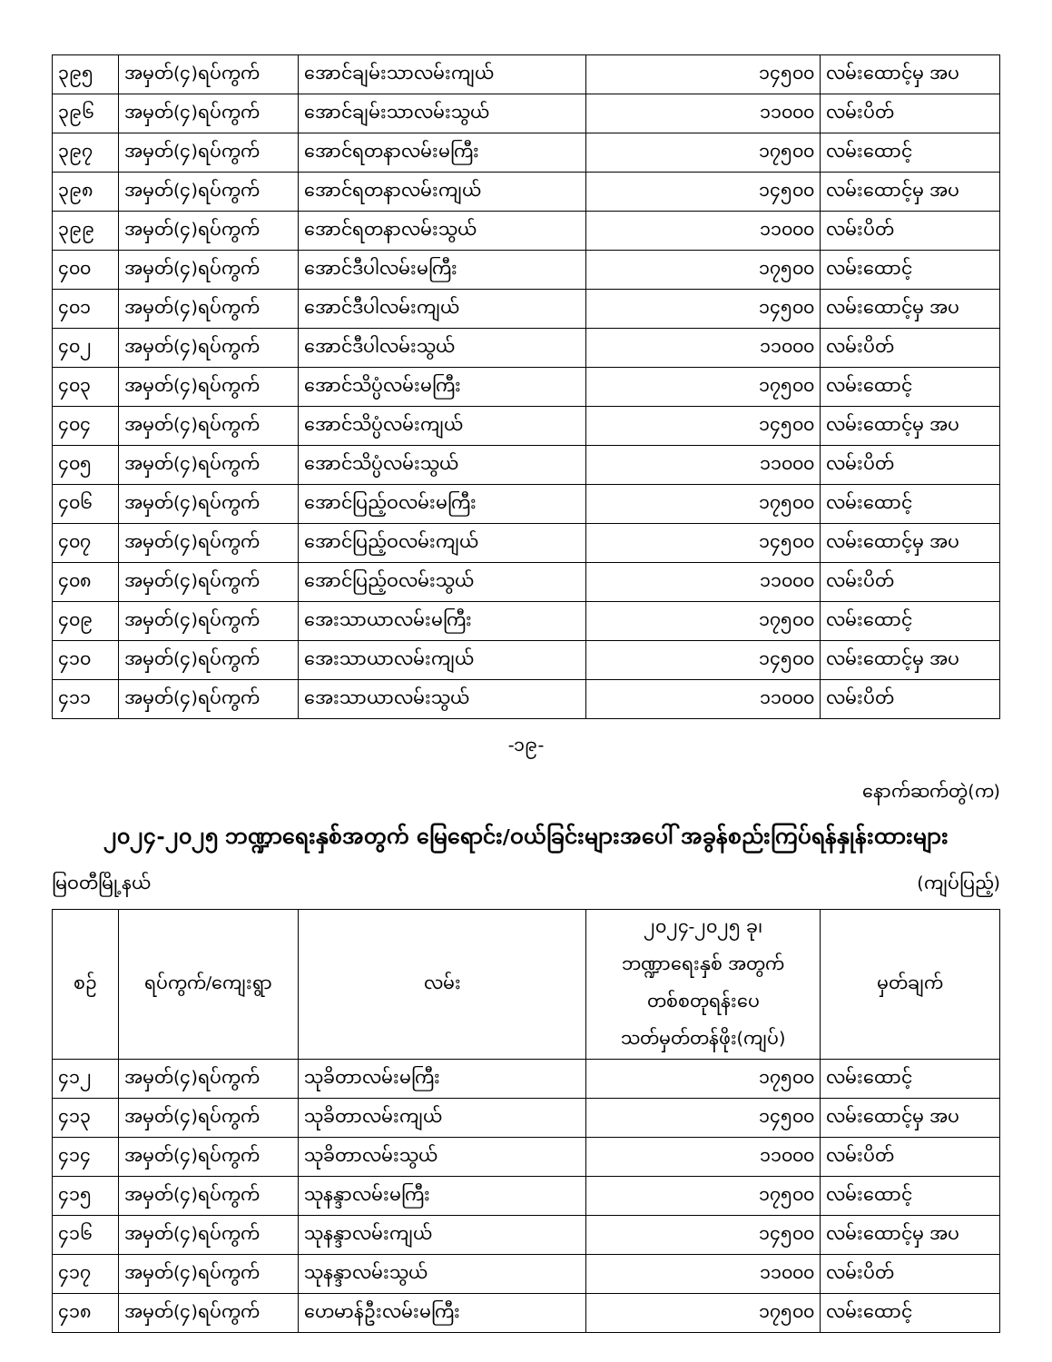| ၃၉၅ | အမှတ်(၄)ရပ်ကွက် | အောင်ချမ်းသာလမ်းကျယ် | ၁၄၅၀၀ | လမ်းထောင့်မှ အပ |
| ၃၉၆ | အမှတ်(၄)ရပ်ကွက် | အောင်ချမ်းသာလမ်းသွယ် | ၁၁၀၀၀ | လမ်းပိတ် |
| ၃၉၇ | အမှတ်(၄)ရပ်ကွက် | အောင်ရတနာလမ်းမကြီး | ၁၇၅၀၀ | လမ်းထောင့် |
| ၃၉၈ | အမှတ်(၄)ရပ်ကွက် | အောင်ရတနာလမ်းကျယ် | ၁၄၅၀၀ | လမ်းထောင့်မှ အပ |
| ၃၉၉ | အမှတ်(၄)ရပ်ကွက် | အောင်ရတနာလမ်းသွယ် | ၁၁၀၀၀ | လမ်းပိတ် |
| ၄၀၀ | အမှတ်(၄)ရပ်ကွက် | အောင်ဒီပါလမ်းမကြီး | ၁၇၅၀၀ | လမ်းထောင့် |
| ၄၀၁ | အမှတ်(၄)ရပ်ကွက် | အောင်ဒီပါလမ်းကျယ် | ၁၄၅၀၀ | လမ်းထောင့်မှ အပ |
| ၄၀၂ | အမှတ်(၄)ရပ်ကွက် | အောင်ဒီပါလမ်းသွယ် | ၁၁၀၀၀ | လမ်းပိတ် |
| ၄၀၃ | အမှတ်(၄)ရပ်ကွက် | အောင်သိပ္ပံလမ်းမကြီး | ၁၇၅၀၀ | လမ်းထောင့် |
| ၄၀၄ | အမှတ်(၄)ရပ်ကွက် | အောင်သိပ္ပံလမ်းကျယ် | ၁၄၅၀၀ | လမ်းထောင့်မှ အပ |
| ၄၀၅ | အမှတ်(၄)ရပ်ကွက် | အောင်သိပ္ပံလမ်းသွယ် | ၁၁၀၀၀ | လမ်းပိတ် |
| ၄၀၆ | အမှတ်(၄)ရပ်ကွက် | အောင်ပြည့်ဝလမ်းမကြီး | ၁၇၅၀၀ | လမ်းထောင့် |
| ၄၀၇ | အမှတ်(၄)ရပ်ကွက် | အောင်ပြည့်ဝလမ်းကျယ် | ၁၄၅၀၀ | လမ်းထောင့်မှ အပ |
| ၄၀၈ | အမှတ်(၄)ရပ်ကွက် | အောင်ပြည့်ဝလမ်းသွယ် | ၁၁၀၀၀ | လမ်းပိတ် |
| ၄၀၉ | အမှတ်(၄)ရပ်ကွက် | အေးသာယာလမ်းမကြီး | ၁၇၅၀၀ | လမ်းထောင့် |
| ၄၁၀ | အမှတ်(၄)ရပ်ကွက် | အေးသာယာလမ်းကျယ် | ၁၄၅၀၀ | လမ်းထောင့်မှ အပ |
| ၄၁၁ | အမှတ်(၄)ရပ်ကွက် | အေးသာယာလမ်းသွယ် | ၁၁၀၀၀ | လမ်းပိတ် |
-၁၉-
နောက်ဆက်တွဲ(က)
၂၀၂၄-၂၀၂၅ ဘဏ္ဍာရေးနှစ်အတွက် မြေရောင်း/ဝယ်ခြင်းများအပေါ် အခွန်စည်းကြပ်ရန်နှုန်းထားများ
မြဝတီမြို့နယ် (ကျပ်ပြည့်)
| စဉ် | ရပ်ကွက်/ကျေးရွာ | လမ်း | ၂၀၂၄-၂၀၂၅ ခု၊ ဘဏ္ဍာရေးနှစ် အတွက် တစ်စတုရန်းပေ သတ်မှတ်တန်ဖိုး(ကျပ်) | မှတ်ချက် |
| --- | --- | --- | --- | --- |
| ၄၁၂ | အမှတ်(၄)ရပ်ကွက် | သုခိတာလမ်းမကြီး | ၁၇၅၀၀ | လမ်းထောင့် |
| ၄၁၃ | အမှတ်(၄)ရပ်ကွက် | သုခိတာလမ်းကျယ် | ၁၄၅၀၀ | လမ်းထောင့်မှ အပ |
| ၄၁၄ | အမှတ်(၄)ရပ်ကွက် | သုခိတာလမ်းသွယ် | ၁၁၀၀၀ | လမ်းပိတ် |
| ၄၁၅ | အမှတ်(၄)ရပ်ကွက် | သုနန္ဒာလမ်းမကြီး | ၁၇၅၀၀ | လမ်းထောင့် |
| ၄၁၆ | အမှတ်(၄)ရပ်ကွက် | သုနန္ဒာလမ်းကျယ် | ၁၄၅၀၀ | လမ်းထောင့်မှ အပ |
| ၄၁၇ | အမှတ်(၄)ရပ်ကွက် | သုနန္ဒာလမ်းသွယ် | ၁၁၀၀၀ | လမ်းပိတ် |
| ၄၁၈ | အမှတ်(၄)ရပ်ကွက် | ဟေမာန်ဦးလမ်းမကြီး | ၁၇၅၀၀ | လမ်းထောင့် |